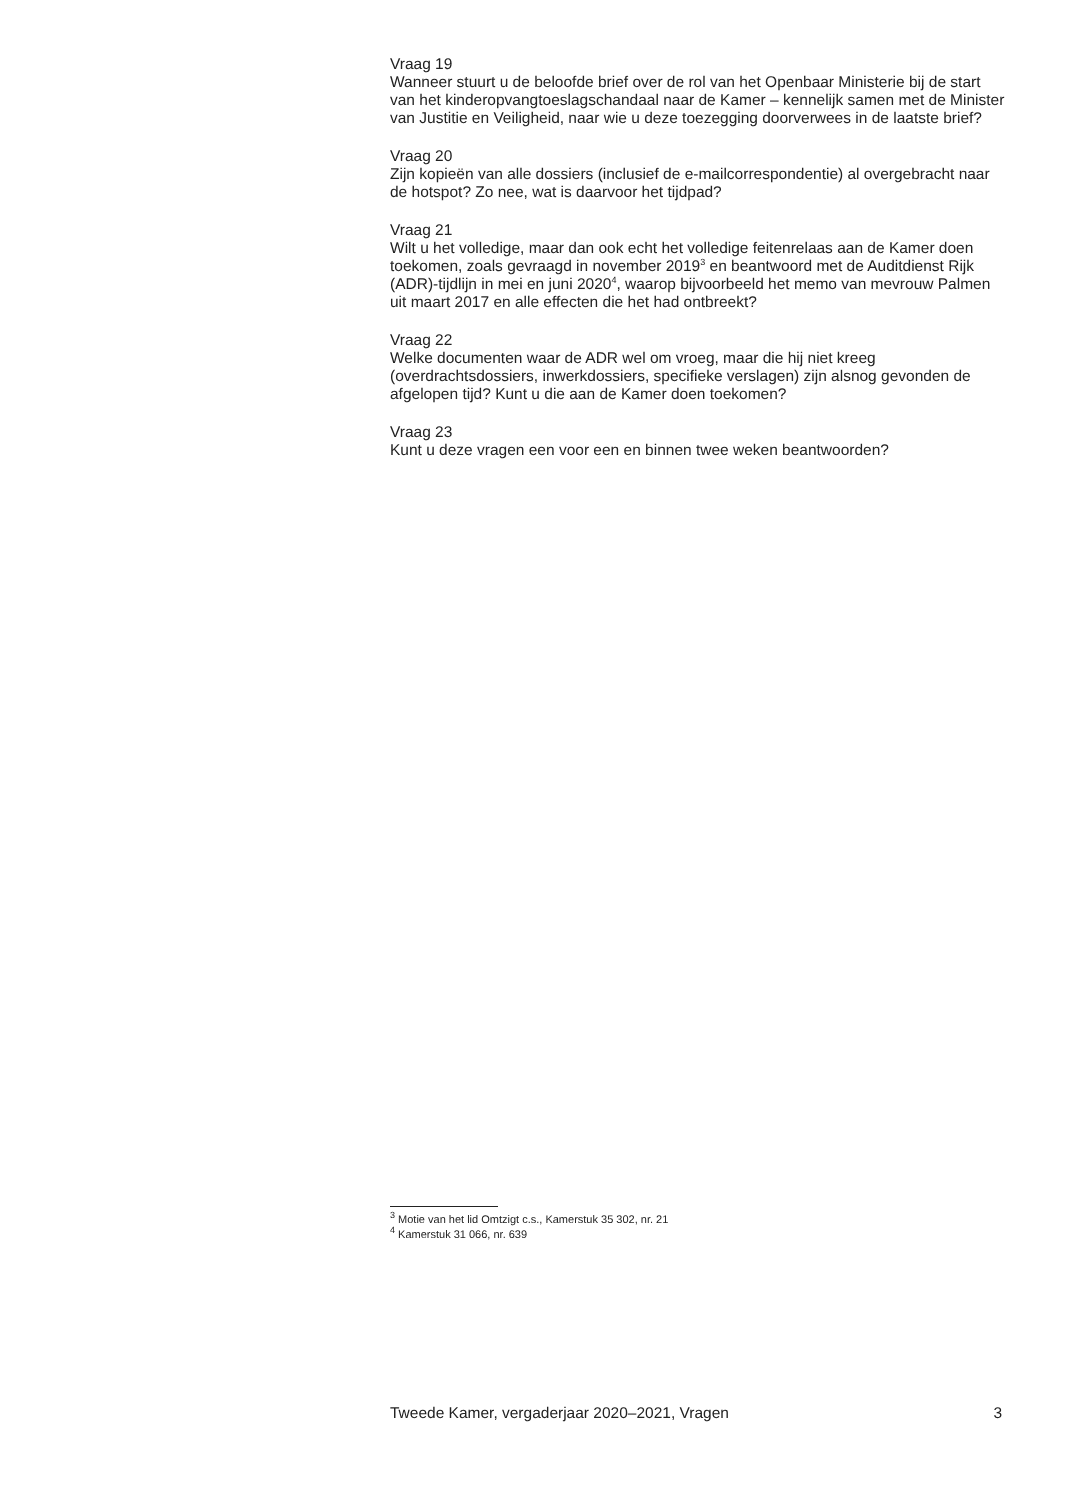Vraag 19
Wanneer stuurt u de beloofde brief over de rol van het Openbaar Ministerie bij de start van het kinderopvangtoeslagschandaal naar de Kamer – kennelijk samen met de Minister van Justitie en Veiligheid, naar wie u deze toezegging doorverwees in de laatste brief?
Vraag 20
Zijn kopieën van alle dossiers (inclusief de e-mailcorrespondentie) al overgebracht naar de hotspot? Zo nee, wat is daarvoor het tijdpad?
Vraag 21
Wilt u het volledige, maar dan ook echt het volledige feitenrelaas aan de Kamer doen toekomen, zoals gevraagd in november 2019<sup>3</sup> en beantwoord met de Auditdienst Rijk (ADR)-tijdlijn in mei en juni 2020<sup>4</sup>, waarop bijvoorbeeld het memo van mevrouw Palmen uit maart 2017 en alle effecten die het had ontbreekt?
Vraag 22
Welke documenten waar de ADR wel om vroeg, maar die hij niet kreeg (overdrachtsdossiers, inwerkdossiers, specifieke verslagen) zijn alsnog gevonden de afgelopen tijd? Kunt u die aan de Kamer doen toekomen?
Vraag 23
Kunt u deze vragen een voor een en binnen twee weken beantwoorden?
<sup>3</sup> Motie van het lid Omtzigt c.s., Kamerstuk 35 302, nr. 21
<sup>4</sup> Kamerstuk 31 066, nr. 639
Tweede Kamer, vergaderjaar 2020–2021, Vragen 3